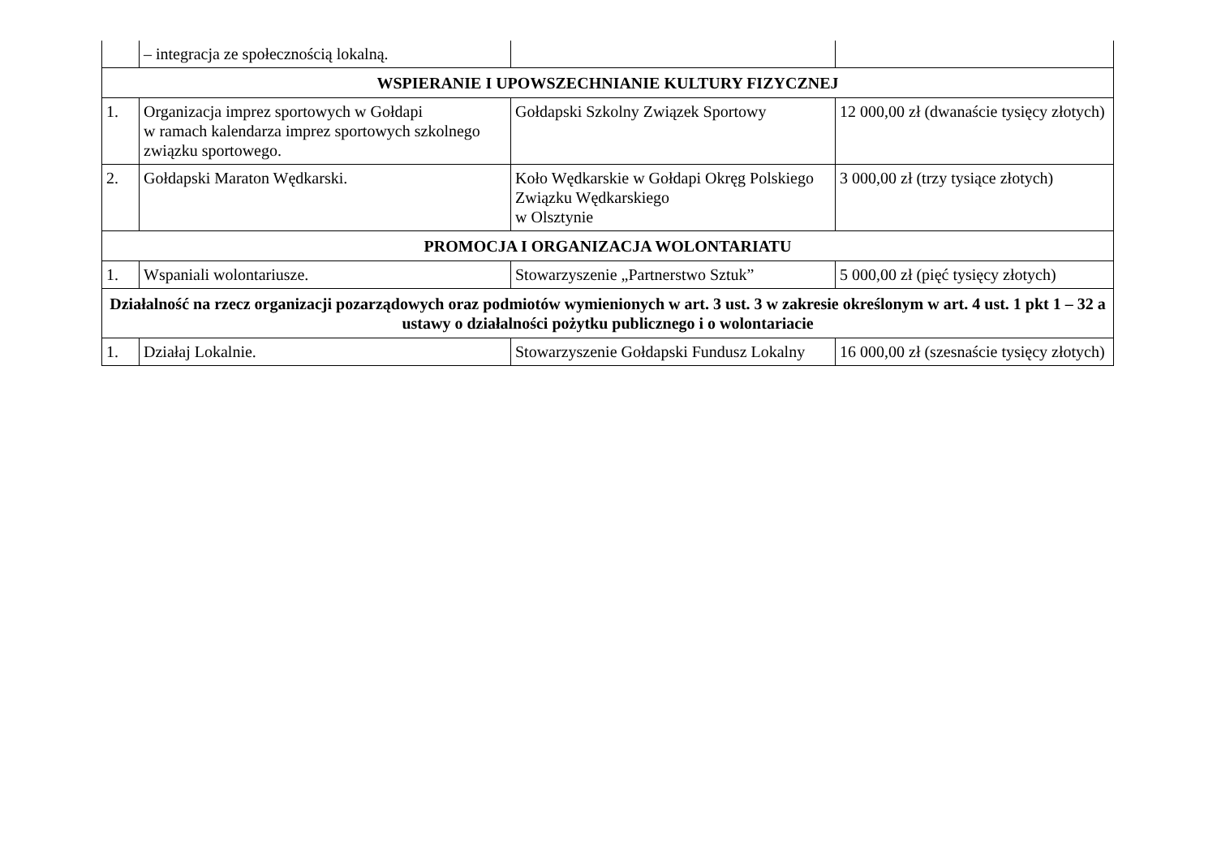| | – integracja ze społecznością lokalną. | | |
| WSPIERANIE I UPOWSZECHNIANIE KULTURY FIZYCZNEJ | | | |
| 1. | Organizacja imprez sportowych w Gołdapi w ramach kalendarza imprez sportowych szkolnego związku sportowego. | Gołdapski Szkolny Związek Sportowy | 12 000,00 zł (dwanaście tysięcy złotych) |
| 2. | Gołdapski Maraton Wędkarski. | Koło Wędkarskie w Gołdapi Okręg Polskiego Związku Wędkarskiego w Olsztynie | 3 000,00 zł (trzy tysiące złotych) |
| PROMOCJA I ORGANIZACJA WOLONTARIATU | | | |
| 1. | Wspaniali wolontariusze. | Stowarzyszenie „Partnerstwo Sztuk” | 5 000,00 zł (pięć tysięcy złotych) |
| Działalność na rzecz organizacji pozarządowych oraz podmiotów wymienionych w art. 3 ust. 3 w zakresie określonym w art. 4 ust. 1 pkt 1 – 32 a ustawy o działalności pożytku publicznego i o wolontariacie | | | |
| 1. | Działaj Lokalnie. | Stowarzyszenie Gołdapski Fundusz Lokalny | 16 000,00 zł (szesnaście tysięcy złotych) |